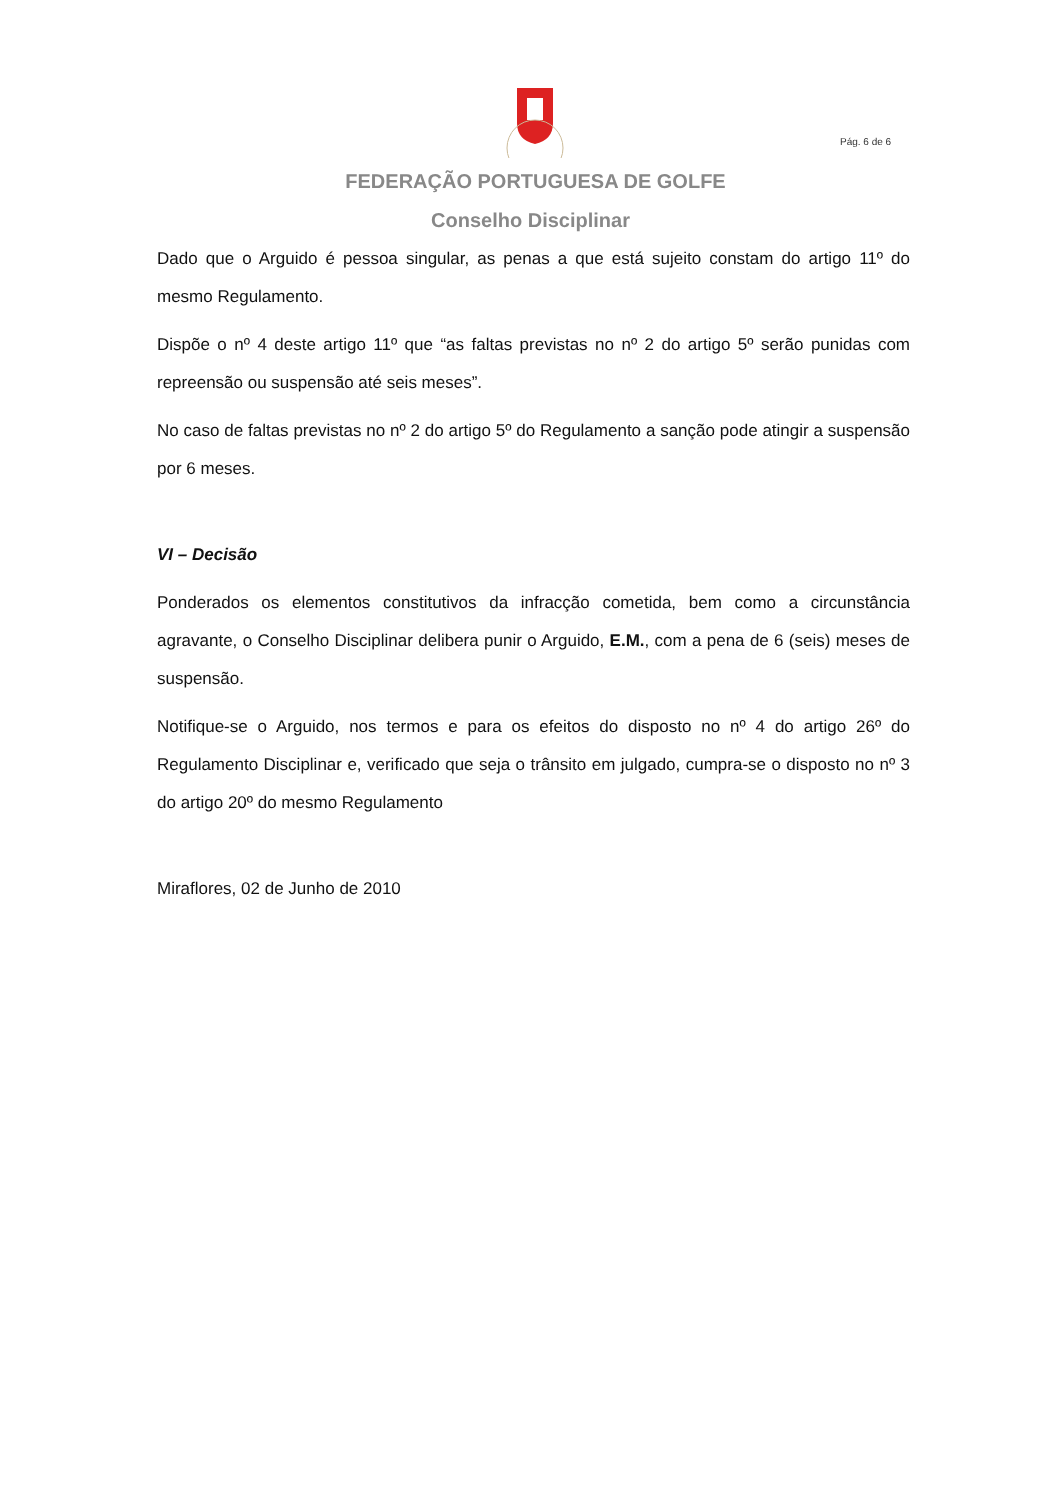Pág. 6 de 6
FEDERAÇÃO PORTUGUESA DE GOLFE
Conselho Disciplinar
Dado que o Arguido é pessoa singular, as penas a que está sujeito constam do artigo 11º do mesmo Regulamento.
Dispõe o nº 4 deste artigo 11º que “as faltas previstas no nº 2 do artigo 5º serão punidas com repreensão ou suspensão até seis meses”.
No caso de faltas previstas no nº 2 do artigo 5º do Regulamento a sanção pode atingir a suspensão por 6 meses.
VI – Decisão
Ponderados os elementos constitutivos da infracção cometida, bem como a circunstância agravante, o Conselho Disciplinar delibera punir o Arguido, E.M., com a pena de 6 (seis) meses de suspensão.
Notifique-se o Arguido, nos termos e para os efeitos do disposto no nº 4 do artigo 26º do Regulamento Disciplinar e, verificado que seja o trânsito em julgado, cumpra-se o disposto no nº 3 do artigo 20º do mesmo Regulamento
Miraflores, 02 de Junho de 2010